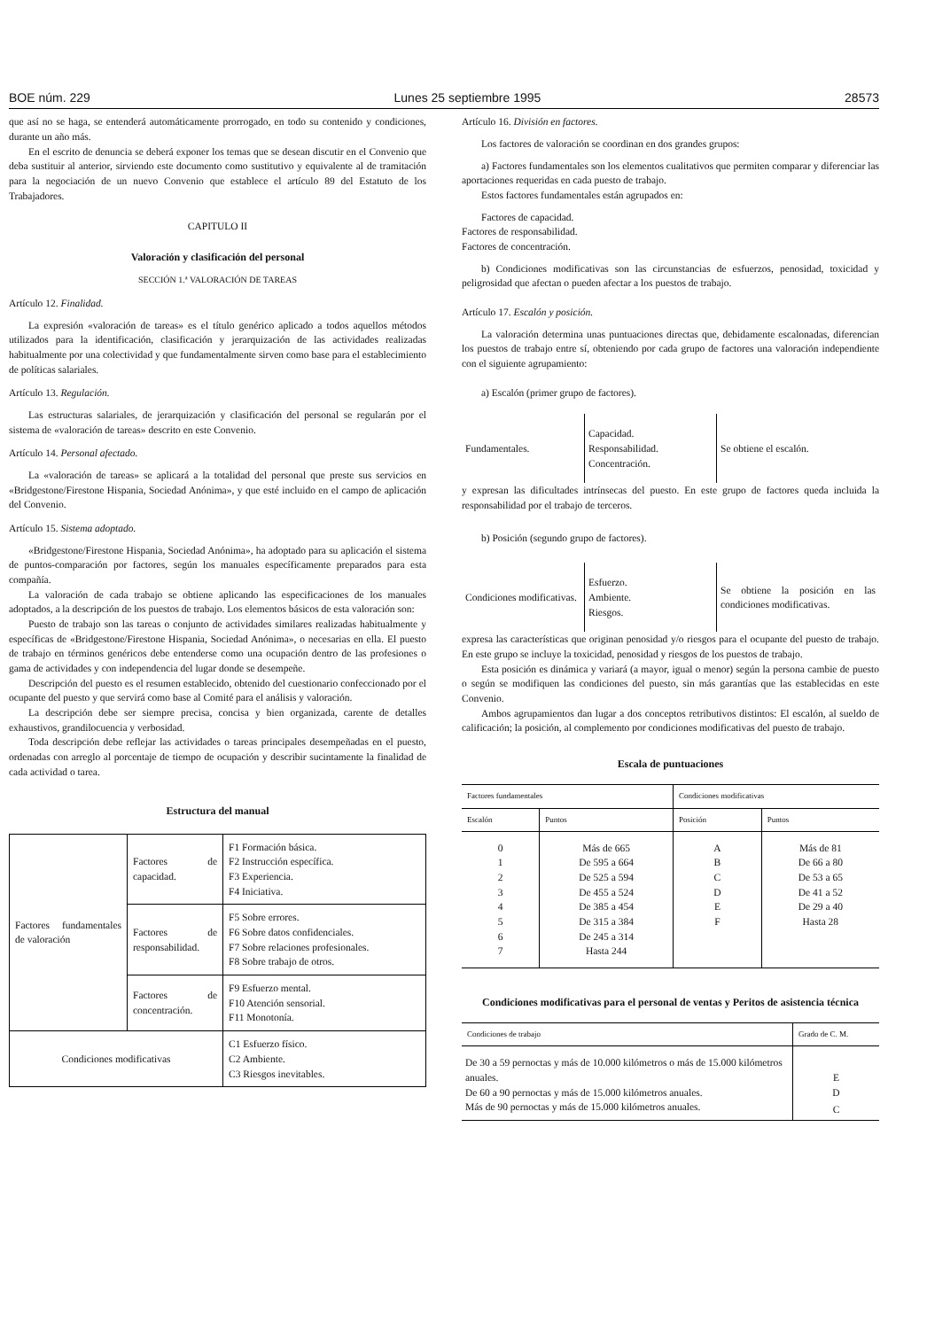BOE núm. 229 Lunes 25 septiembre 1995 28573
que así no se haga, se entenderá automáticamente prorrogado, en todo su contenido y condiciones, durante un año más.
En el escrito de denuncia se deberá exponer los temas que se desean discutir en el Convenio que deba sustituir al anterior, sirviendo este documento como sustitutivo y equivalente al de tramitación para la negociación de un nuevo Convenio que establece el artículo 89 del Estatuto de los Trabajadores.
CAPITULO II
Valoración y clasificación del personal
SECCIÓN 1.ª VALORACIÓN DE TAREAS
Artículo 12. Finalidad.
La expresión «valoración de tareas» es el título genérico aplicado a todos aquellos métodos utilizados para la identificación, clasificación y jerarquización de las actividades realizadas habitualmente por una colectividad y que fundamentalmente sirven como base para el establecimiento de políticas salariales.
Artículo 13. Regulación.
Las estructuras salariales, de jerarquización y clasificación del personal se regularán por el sistema de «valoración de tareas» descrito en este Convenio.
Artículo 14. Personal afectado.
La «valoración de tareas» se aplicará a la totalidad del personal que preste sus servicios en «Bridgestone/Firestone Hispania, Sociedad Anónima», y que esté incluido en el campo de aplicación del Convenio.
Artículo 15. Sistema adoptado.
«Bridgestone/Firestone Hispania, Sociedad Anónima», ha adoptado para su aplicación el sistema de puntos-comparación por factores, según los manuales específicamente preparados para esta compañía.
La valoración de cada trabajo se obtiene aplicando las especificaciones de los manuales adoptados, a la descripción de los puestos de trabajo. Los elementos básicos de esta valoración son:
Puesto de trabajo son las tareas o conjunto de actividades similares realizadas habitualmente y específicas de «Bridgestone/Firestone Hispania, Sociedad Anónima», o necesarias en ella. El puesto de trabajo en términos genéricos debe entenderse como una ocupación dentro de las profesiones o gama de actividades y con independencia del lugar donde se desempeñe.
Descripción del puesto es el resumen establecido, obtenido del cuestionario confeccionado por el ocupante del puesto y que servirá como base al Comité para el análisis y valoración.
La descripción debe ser siempre precisa, concisa y bien organizada, carente de detalles exhaustivos, grandilocuencia y verbosidad.
Toda descripción debe reflejar las actividades o tareas principales desempeñadas en el puesto, ordenadas con arreglo al porcentaje de tiempo de ocupación y describir sucintamente la finalidad de cada actividad o tarea.
Estructura del manual
| Factores fundamentales de valoración | Factores de capacidad. | F1 Formación básica. F2 Instrucción específica. F3 Experiencia. F4 Iniciativa. |
| | Factores de responsabilidad. | F5 Sobre errores. F6 Sobre datos confidenciales. F7 Sobre relaciones profesionales. F8 Sobre trabajo de otros. |
| | Factores de concentración. | F9 Esfuerzo mental. F10 Atención sensorial. F11 Monotonía. |
| Condiciones modificativas | | C1 Esfuerzo físico. C2 Ambiente. C3 Riesgos inevitables. |
Artículo 16. División en factores.
Los factores de valoración se coordinan en dos grandes grupos:
a) Factores fundamentales son los elementos cualitativos que permiten comparar y diferenciar las aportaciones requeridas en cada puesto de trabajo.
Estos factores fundamentales están agrupados en:
Factores de capacidad.
Factores de responsabilidad.
Factores de concentración.
b) Condiciones modificativas son las circunstancias de esfuerzos, penosidad, toxicidad y peligrosidad que afectan o pueden afectar a los puestos de trabajo.
Artículo 17. Escalón y posición.
La valoración determina unas puntuaciones directas que, debidamente escalonadas, diferencian los puestos de trabajo entre sí, obteniendo por cada grupo de factores una valoración independiente con el siguiente agrupamiento:
a) Escalón (primer grupo de factores).
| Fundamentales. | Capacidad. Responsabilidad. Concentración. | Se obtiene el escalón. |
y expresan las dificultades intrínsecas del puesto. En este grupo de factores queda incluida la responsabilidad por el trabajo de terceros.
b) Posición (segundo grupo de factores).
| Condiciones modificativas. | Esfuerzo. Ambiente. Riesgos. | Se obtiene la posición en las condiciones modificativas. |
expresa las características que originan penosidad y/o riesgos para el ocupante del puesto de trabajo. En este grupo se incluye la toxicidad, penosidad y riesgos de los puestos de trabajo.
Esta posición es dinámica y variará (a mayor, igual o menor) según la persona cambie de puesto o según se modifiquen las condiciones del puesto, sin más garantías que las establecidas en este Convenio.
Ambos agrupamientos dan lugar a dos conceptos retributivos distintos: El escalón, al sueldo de calificación; la posición, al complemento por condiciones modificativas del puesto de trabajo.
Escala de puntuaciones
| Factores fundamentales | | Condiciones modificativas | |
| --- | --- | --- | --- |
| Escalón | Puntos | Posición | Puntos |
| 0 | Más de 665 | A | Más de 81 |
| 1 | De 595 a 664 | B | De 66 a 80 |
| 2 | De 525 a 594 | C | De 53 a 65 |
| 3 | De 455 a 524 | D | De 41 a 52 |
| 4 | De 385 a 454 | E | De 29 a 40 |
| 5 | De 315 a 384 | F | Hasta 28 |
| 6 | De 245 a 314 | | |
| 7 | Hasta 244 | | |
Condiciones modificativas para el personal de ventas y Peritos de asistencia técnica
| Condiciones de trabajo | Grado de C. M. |
| --- | --- |
| De 30 a 59 pernoctas y más de 10.000 kilómetros o más de 15.000 kilómetros anuales. | E |
| De 60 a 90 pernoctas y más de 15.000 kilómetros anuales. | D |
| Más de 90 pernoctas y más de 15.000 kilómetros anuales. | C |